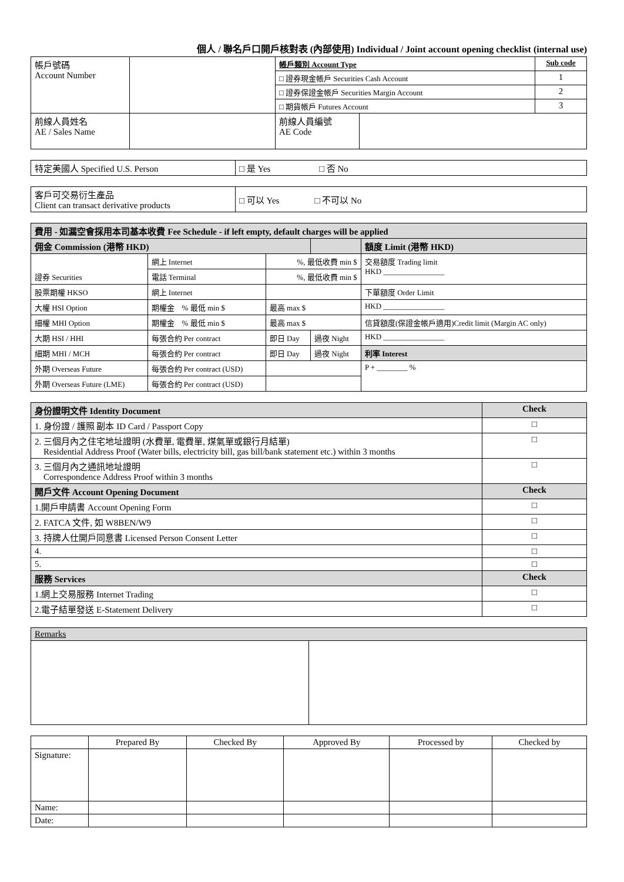個人 / 聯名戶口開戶核對表 (內部使用) Individual / Joint account opening checklist (internal use)
| 帳戶號碼 Account Number | | 帳戶類別 Account Type | | Sub code |
| | | □ 證券現金帳戶 Securities Cash Account | | 1 |
| | | □ 證券保證金帳戶 Securities Margin Account | | 2 |
| | | □ 期貨帳戶 Futures Account | | 3 |
| 前線人員姓名 AE / Sales Name | | 前線人員編號 AE Code | | |
| 特定美國人 Specified U.S. Person | □ 是 Yes □ 否 No |
| 客戶可交易衍生產品 Client can transact derivative products | □ 可以 Yes □ 不可以 No |
| 費用 - 如漏空會採用本司基本收費 Fee Schedule - if left empty, default charges will be applied | | | | | |
| --- | --- | --- | --- | --- | --- |
| 佣金 Commission (港幣 HKD) | | | | | 額度 Limit (港幣 HKD) |
| 證券 Securities | 網上 Internet | %, 最低收費 min $ | | | 交易額度 Trading limit HKD ________________ |
| | 電話 Terminal | %, 最低收費 min $ | | | |
| 股票期權 HKSO | 網上 Internet | | | | 下單額度 Order Limit |
| 大權 HSI Option | 期權金 % 最低 min $ | 最高 max $ | | | HKD ________________ |
| 細權 MHI Option | 期權金 % 最低 min $ | 最高 max $ | | | 信貸額度(保證金帳戶適用)Credit limit (Margin AC only) |
| 大期 HSI / HHI | 每張合約 Per contract | 即日 Day | 過夜 Night | | HKD ________________ |
| 細期 MHI / MCH | 每張合約 Per contract | 即日 Day | 過夜 Night | | 利率 Interest |
| 外期 Overseas Future | 每張合約 Per contract (USD) | | | | P + ________ % |
| 外期 Overseas Future (LME) | 每張合約 Per contract (USD) | | | | |
| 身份證明文件 Identity Document | Check |
| --- | --- |
| 1. 身份證 / 護照 副本 ID Card / Passport Copy | □ |
| 2. 三個月內之住宅地址證明 (水費單, 電費單, 煤氣單或銀行月結單) Residential Address Proof (Water bills, electricity bill, gas bill/bank statement etc.) within 3 months | □ |
| 3. 三個月內之通訊地址證明 Correspondence Address Proof within 3 months | □ |
| 開戶文件 Account Opening Document | Check |
| 1.開戶申請書 Account Opening Form | □ |
| 2. FATCA 文件, 如 W8BEN/W9 | □ |
| 3. 持牌人仕開戶同意書 Licensed Person Consent Letter | □ |
| 4. | □ |
| 5. | □ |
| 服務 Services | Check |
| 1.網上交易服務 Internet Trading | □ |
| 2.電子結單發送 E-Statement Delivery | □ |
| Remarks | |
| | Prepared By | Checked By | Approved By | Processed by | Checked by |
| Signature: | | | | | |
| Name: | | | | | |
| Date: | | | | | |